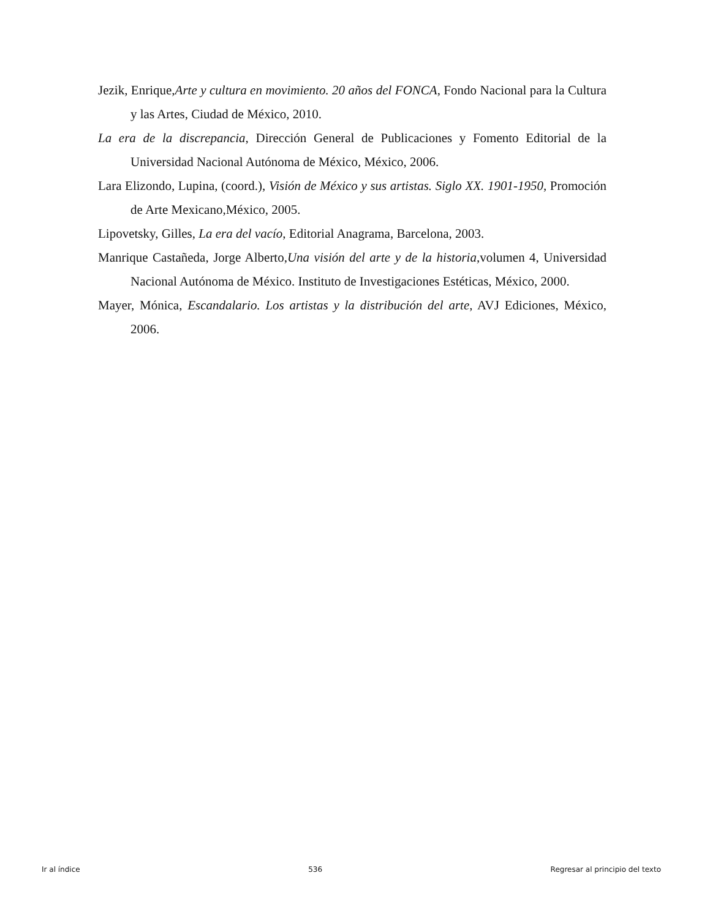Jezik, Enrique,Arte y cultura en movimiento. 20 años del FONCA, Fondo Nacional para la Cultura y las Artes, Ciudad de México, 2010.
La era de la discrepancia, Dirección General de Publicaciones y Fomento Editorial de la Universidad Nacional Autónoma de México, México, 2006.
Lara Elizondo, Lupina, (coord.), Visión de México y sus artistas. Siglo XX. 1901-1950, Promoción de Arte Mexicano,México, 2005.
Lipovetsky, Gilles, La era del vacío, Editorial Anagrama, Barcelona, 2003.
Manrique Castañeda, Jorge Alberto,Una visión del arte y de la historia,volumen 4, Universidad Nacional Autónoma de México. Instituto de Investigaciones Estéticas, México, 2000.
Mayer, Mónica, Escandalario. Los artistas y la distribución del arte, AVJ Ediciones, México, 2006.
Ir al índice 536 Regresar al principio del texto